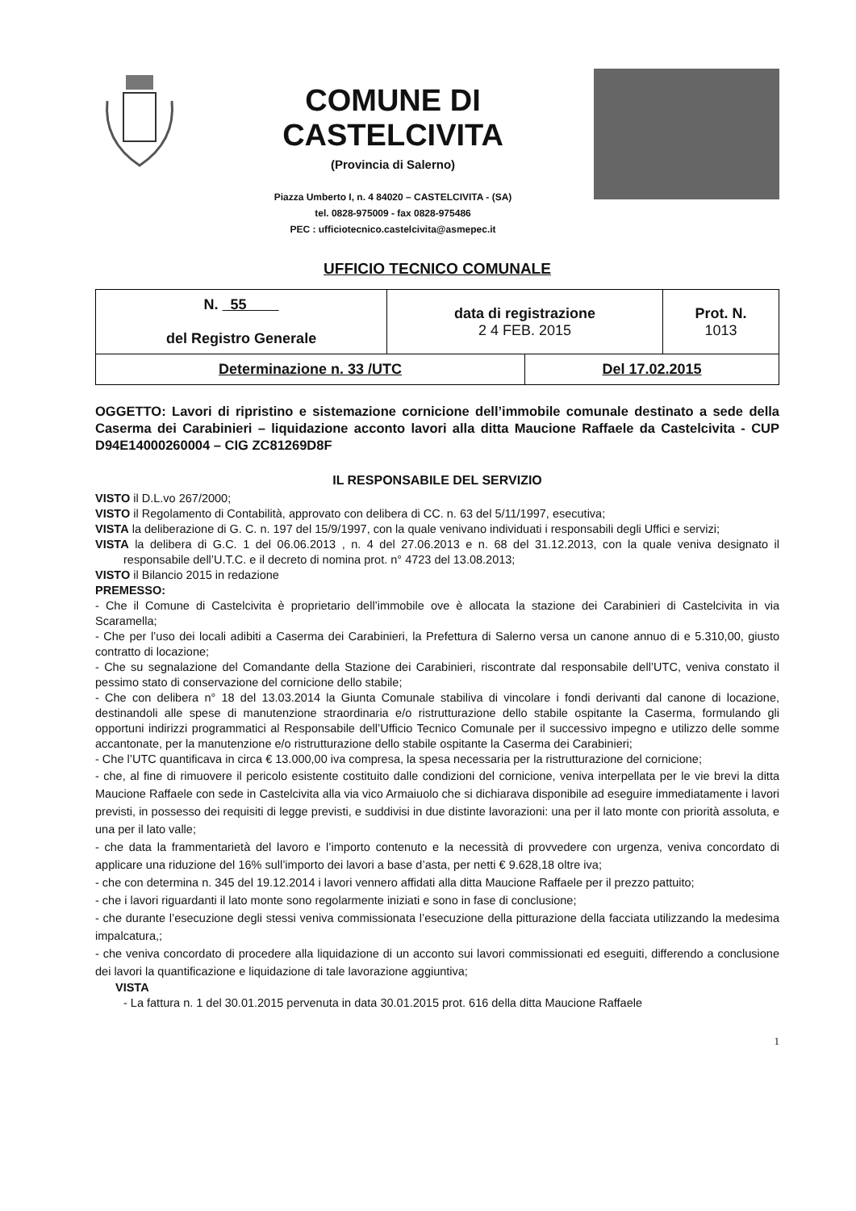COMUNE DI CASTELCIVITA
(Provincia di Salerno)
Piazza Umberto I, n. 4 84020 – CASTELCIVITA - (SA)
tel. 0828-975009 - fax 0828-975486
PEC : ufficiotecnico.castelcivita@asmepec.it
UFFICIO TECNICO COMUNALE
| N. 55 del Registro Generale | data di registrazione 2 4 FEB. 2015 | | Prot. N. 1013 |
| Determinazione n. 33 /UTC | | Del 17.02.2015 | |
OGGETTO: Lavori di ripristino e sistemazione cornicione dell’immobile comunale destinato a sede della Caserma dei Carabinieri – liquidazione acconto lavori alla ditta Maucione Raffaele da Castelcivita - CUP D94E14000260004 – CIG ZC81269D8F
IL RESPONSABILE DEL SERVIZIO
VISTO il D.L.vo 267/2000;
VISTO il Regolamento di Contabilità, approvato con delibera di CC. n. 63 del 5/11/1997, esecutiva;
VISTA la deliberazione di G. C. n. 197 del 15/9/1997, con la quale venivano individuati i responsabili degli Uffici e servizi;
VISTA la delibera di G.C. 1 del 06.06.2013 , n. 4 del 27.06.2013 e n. 68 del 31.12.2013, con la quale veniva designato il responsabile dell’U.T.C. e il decreto di nomina prot. n° 4723 del 13.08.2013;
VISTO il Bilancio 2015 in redazione
PREMESSO:
- Che il Comune di Castelcivita è proprietario dell’immobile ove è allocata la stazione dei Carabinieri di Castelcivita in via Scaramella;
- Che per l’uso dei locali adibiti a Caserma dei Carabinieri, la Prefettura di Salerno versa un canone annuo di e 5.310,00, giusto contratto di locazione;
- Che su segnalazione del Comandante della Stazione dei Carabinieri, riscontrate dal responsabile dell’UTC, veniva constato il pessimo stato di conservazione del cornicione dello stabile;
- Che con delibera n° 18 del 13.03.2014 la Giunta Comunale stabiliva di vincolare i fondi derivanti dal canone di locazione, destinandoli alle spese di manutenzione straordinaria e/o ristrutturazione dello stabile ospitante la Caserma, formulando gli opportuni indirizzi programmatici al Responsabile dell’Ufficio Tecnico Comunale per il successivo impegno e utilizzo delle somme accantonate, per la manutenzione e/o ristrutturazione dello stabile ospitante la Caserma dei Carabinieri;
- Che l’UTC quantificava in circa € 13.000,00 iva compresa, la spesa necessaria per la ristrutturazione del cornicione;
- che, al fine di rimuovere il pericolo esistente costituito dalle condizioni del cornicione, veniva interpellata per le vie brevi la ditta Maucione Raffaele con sede in Castelcivita alla via vico Armaiuolo che si dichiarava disponibile ad eseguire immediatamente i lavori previsti, in possesso dei requisiti di legge previsti, e suddivisi in due distinte lavorazioni: una per il lato monte con priorità assoluta, e una per il lato valle;
- che data la frammentarietà del lavoro e l’importo contenuto e la necessità di provvedere con urgenza, veniva concordato di applicare una riduzione del 16% sull’importo dei lavori a base d’asta, per netti € 9.628,18 oltre iva;
- che con determina n. 345 del 19.12.2014 i lavori vennero affidati alla ditta Maucione Raffaele per il prezzo pattuito;
- che i lavori riguardanti il lato monte sono regolarmente iniziati e sono in fase di conclusione;
- che durante l’esecuzione degli stessi veniva commissionata l’esecuzione della pitturazione della facciata utilizzando la medesima impalcatura,;
- che veniva concordato di procedere alla liquidazione di un acconto sui lavori commissionati ed eseguiti, differendo a conclusione dei lavori la quantificazione e liquidazione di tale lavorazione aggiuntiva;
VISTA
- La fattura n. 1 del 30.01.2015 pervenuta in data 30.01.2015 prot. 616 della ditta Maucione Raffaele
1